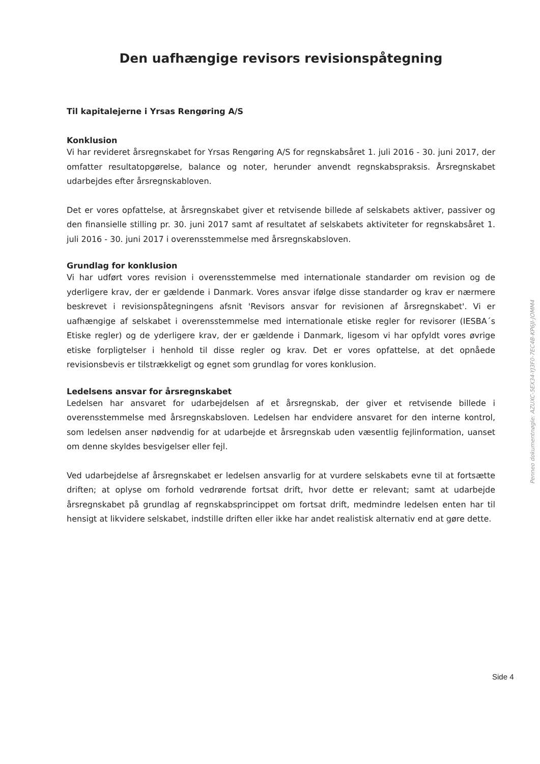Den uafhængige revisors revisionspåtegning
Til kapitalejerne i Yrsas Rengøring A/S
Konklusion
Vi har revideret årsregnskabet for Yrsas Rengøring A/S for regnskabsåret 1. juli 2016 - 30. juni 2017, der omfatter resultatopgørelse, balance og noter, herunder anvendt regnskabspraksis. Årsregnskabet udarbejdes efter årsregnskabloven.
Det er vores opfattelse, at årsregnskabet giver et retvisende billede af selskabets aktiver, passiver og den finansielle stilling pr. 30. juni 2017 samt af resultatet af selskabets aktiviteter for regnskabsåret 1. juli 2016 - 30. juni 2017 i overensstemmelse med årsregnskabsloven.
Grundlag for konklusion
Vi har udført vores revision i overensstemmelse med internationale standarder om revision og de yderligere krav, der er gældende i Danmark. Vores ansvar ifølge disse standarder og krav er nærmere beskrevet i revisionspåtegningens afsnit 'Revisors ansvar for revisionen af årsregnskabet'. Vi er uafhængige af selskabet i overensstemmelse med internationale etiske regler for revisorer (IESBA´s Etiske regler) og de yderligere krav, der er gældende i Danmark, ligesom vi har opfyldt vores øvrige etiske forpligtelser i henhold til disse regler og krav. Det er vores opfattelse, at det opnåede revisionsbevis er tilstrækkeligt og egnet som grundlag for vores konklusion.
Ledelsens ansvar for årsregnskabet
Ledelsen har ansvaret for udarbejdelsen af et årsregnskab, der giver et retvisende billede i overensstemmelse med årsregnskabsloven. Ledelsen har endvidere ansvaret for den interne kontrol, som ledelsen anser nødvendig for at udarbejde et årsregnskab uden væsentlig fejlinformation, uanset om denne skyldes besvigelser eller fejl.
Ved udarbejdelse af årsregnskabet er ledelsen ansvarlig for at vurdere selskabets evne til at fortsætte driften; at oplyse om forhold vedrørende fortsat drift, hvor dette er relevant; samt at udarbejde årsregnskabet på grundlag af regnskabsprincippet om fortsat drift, medmindre ledelsen enten har til hensigt at likvidere selskabet, indstille driften eller ikke har andet realistisk alternativ end at gøre dette.
Penneo dokumentnøgle: AZUXC-5EX34-YJ3F0-7EC4B-KP6JI-JOMM4
Side 4